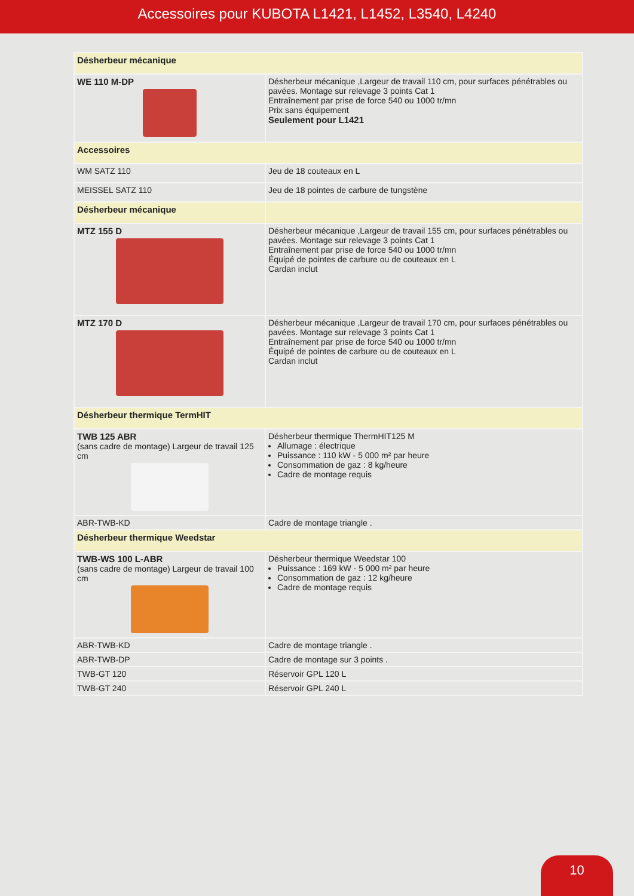Accessoires pour KUBOTA L1421, L1452, L3540, L4240
| Désherbeur mécanique | |
| WE 110 M-DP | Désherbeur mécanique ,Largeur de travail 110 cm, pour surfaces pénétrables ou pavées. Montage sur relevage 3 points Cat 1 Entraînement par prise de force 540 ou 1000 tr/mn Prix sans équipement Seulement pour L1421 |
| Accessoires | |
| WM SATZ 110 | Jeu de 18 couteaux en L |
| MEISSEL SATZ 110 | Jeu de 18 pointes de carbure de tungstène |
| Désherbeur mécanique | |
| MTZ 155 D | Désherbeur mécanique ,Largeur de travail 155 cm, pour surfaces pénétrables ou pavées. Montage sur relevage 3 points Cat 1 Entraînement par prise de force 540 ou 1000 tr/mn Équipé de pointes de carbure ou de couteaux en L Cardan inclut |
| MTZ 170 D | Désherbeur mécanique ,Largeur de travail 170 cm, pour surfaces pénétrables ou pavées. Montage sur relevage 3 points Cat 1 Entraînement par prise de force 540 ou 1000 tr/mn Équipé de pointes de carbure ou de couteaux en L Cardan inclut |
| Désherbeur thermique TermHIT | |
| TWB 125 ABR (sans cadre de montage) Largeur de travail 125 cm | Désherbeur thermique ThermHIT125 M Allumage : électrique Puissance : 110 kW - 5 000 m² par heure Consommation de gaz : 8 kg/heure Cadre de montage requis |
| ABR-TWB-KD | Cadre de montage triangle . |
| Désherbeur thermique Weedstar | |
| TWB-WS 100 L-ABR (sans cadre de montage) Largeur de travail 100 cm | Désherbeur thermique Weedstar 100 Puissance : 169 kW - 5 000 m² par heure Consommation de gaz : 12 kg/heure Cadre de montage requis |
| ABR-TWB-KD | Cadre de montage triangle . |
| ABR-TWB-DP | Cadre de montage sur 3 points . |
| TWB-GT 120 | Réservoir GPL 120 L |
| TWB-GT 240 | Réservoir GPL 240 L |
10